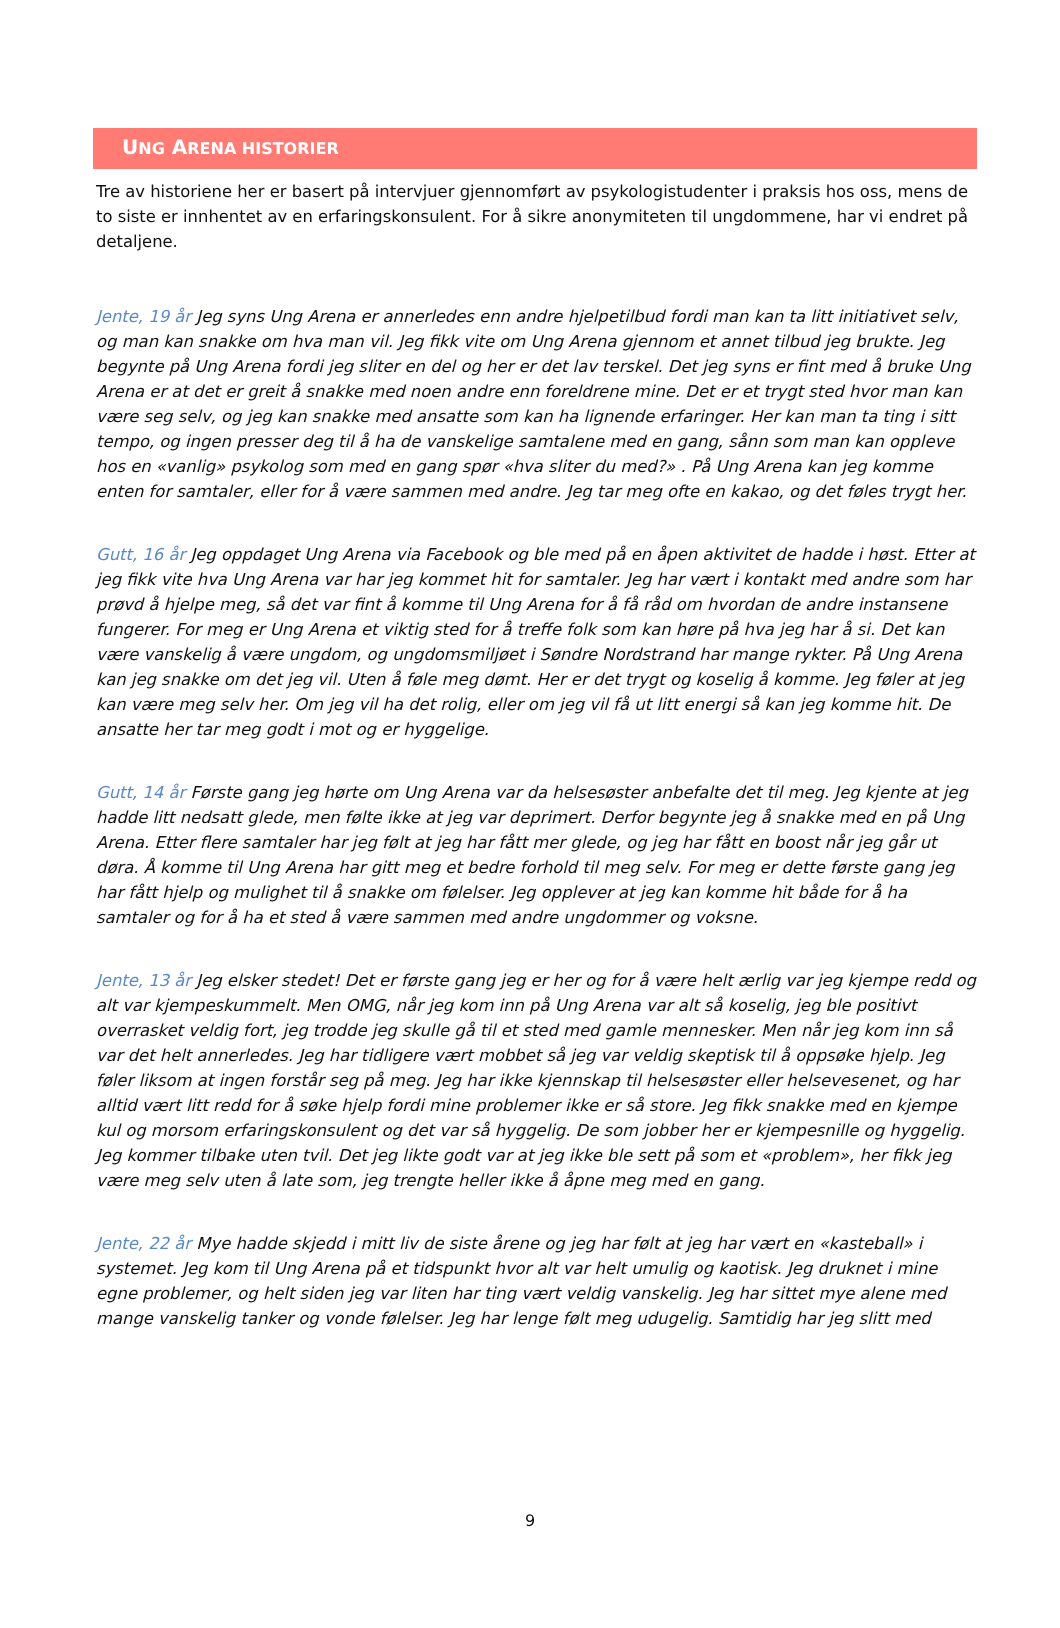UNG ARENA HISTORIER
Tre av historiene her er basert på intervjuer gjennomført av psykologistudenter i praksis hos oss, mens de to siste er innhentet av en erfaringskonsulent. For å sikre anonymiteten til ungdommene, har vi endret på detaljene.
Jente, 19 år Jeg syns Ung Arena er annerledes enn andre hjelpetilbud fordi man kan ta litt initiativet selv, og man kan snakke om hva man vil. Jeg fikk vite om Ung Arena gjennom et annet tilbud jeg brukte. Jeg begynte på Ung Arena fordi jeg sliter en del og her er det lav terskel. Det jeg syns er fint med å bruke Ung Arena er at det er greit å snakke med noen andre enn foreldrene mine. Det er et trygt sted hvor man kan være seg selv, og jeg kan snakke med ansatte som kan ha lignende erfaringer. Her kan man ta ting i sitt tempo, og ingen presser deg til å ha de vanskelige samtalene med en gang, sånn som man kan oppleve hos en «vanlig» psykolog som med en gang spør «hva sliter du med?» . På Ung Arena kan jeg komme enten for samtaler, eller for å være sammen med andre. Jeg tar meg ofte en kakao, og det føles trygt her.
Gutt, 16 år Jeg oppdaget Ung Arena via Facebook og ble med på en åpen aktivitet de hadde i høst. Etter at jeg fikk vite hva Ung Arena var har jeg kommet hit for samtaler. Jeg har vært i kontakt med andre som har prøvd å hjelpe meg, så det var fint å komme til Ung Arena for å få råd om hvordan de andre instansene fungerer. For meg er Ung Arena et viktig sted for å treffe folk som kan høre på hva jeg har å si. Det kan være vanskelig å være ungdom, og ungdomsmiljøet i Søndre Nordstrand har mange rykter. På Ung Arena kan jeg snakke om det jeg vil. Uten å føle meg dømt. Her er det trygt og koselig å komme. Jeg føler at jeg kan være meg selv her. Om jeg vil ha det rolig, eller om jeg vil få ut litt energi så kan jeg komme hit. De ansatte her tar meg godt i mot og er hyggelige.
Gutt, 14 år Første gang jeg hørte om Ung Arena var da helsesøster anbefalte det til meg. Jeg kjente at jeg hadde litt nedsatt glede, men følte ikke at jeg var deprimert. Derfor begynte jeg å snakke med en på Ung Arena. Etter flere samtaler har jeg følt at jeg har fått mer glede, og jeg har fått en boost når jeg går ut døra. Å komme til Ung Arena har gitt meg et bedre forhold til meg selv. For meg er dette første gang jeg har fått hjelp og mulighet til å snakke om følelser. Jeg opplever at jeg kan komme hit både for å ha samtaler og for å ha et sted å være sammen med andre ungdommer og voksne.
Jente, 13 år Jeg elsker stedet! Det er første gang jeg er her og for å være helt ærlig var jeg kjempe redd og alt var kjempeskummelt. Men OMG, når jeg kom inn på Ung Arena var alt så koselig, jeg ble positivt overrasket veldig fort, jeg trodde jeg skulle gå til et sted med gamle mennesker. Men når jeg kom inn så var det helt annerledes. Jeg har tidligere vært mobbet så jeg var veldig skeptisk til å oppsøke hjelp. Jeg føler liksom at ingen forstår seg på meg. Jeg har ikke kjennskap til helsesøster eller helsevesenet, og har alltid vært litt redd for å søke hjelp fordi mine problemer ikke er så store. Jeg fikk snakke med en kjempe kul og morsom erfaringskonsulent og det var så hyggelig. De som jobber her er kjempesnille og hyggelig. Jeg kommer tilbake uten tvil. Det jeg likte godt var at jeg ikke ble sett på som et «problem», her fikk jeg være meg selv uten å late som, jeg trengte heller ikke å åpne meg med en gang.
Jente, 22 år Mye hadde skjedd i mitt liv de siste årene og jeg har følt at jeg har vært en «kasteball» i systemet. Jeg kom til Ung Arena på et tidspunkt hvor alt var helt umulig og kaotisk. Jeg druknet i mine egne problemer, og helt siden jeg var liten har ting vært veldig vanskelig. Jeg har sittet mye alene med mange vanskelig tanker og vonde følelser. Jeg har lenge følt meg udugelig. Samtidig har jeg slitt med
9